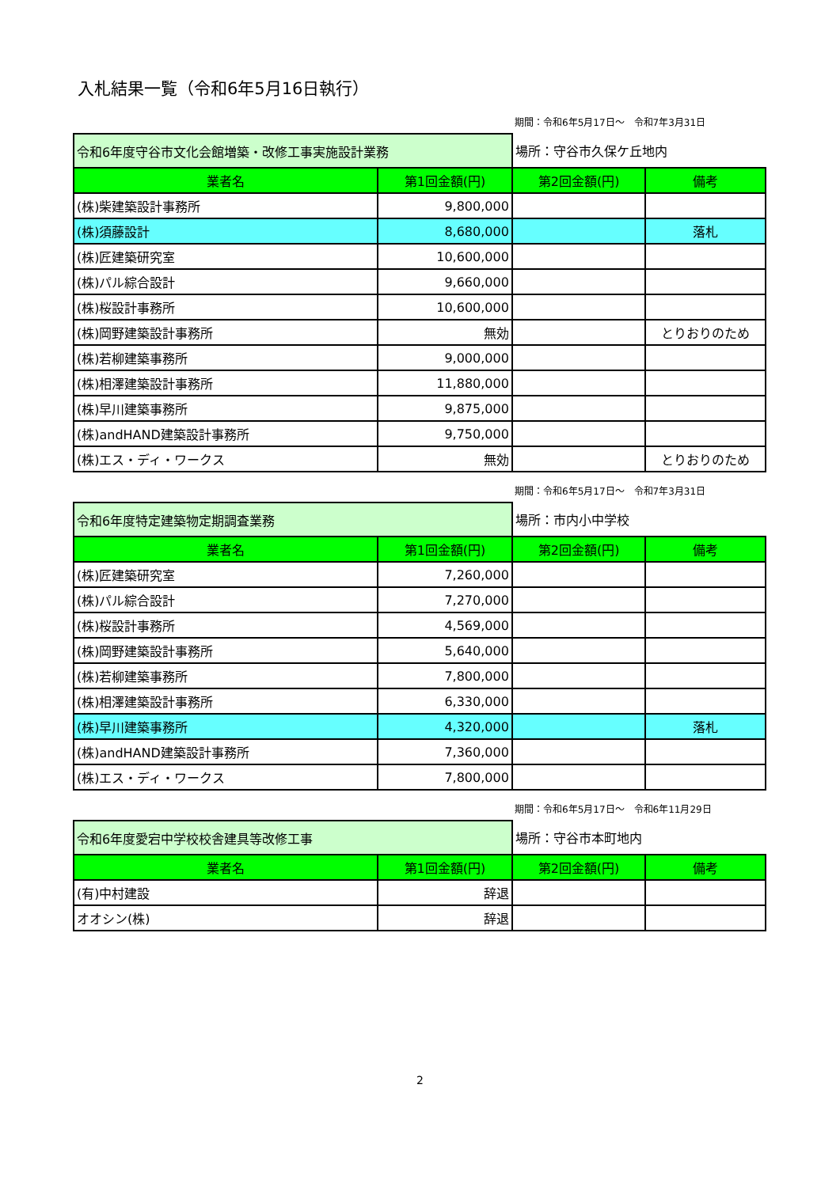入札結果一覧（令和6年5月16日執行）
期間：令和6年5月17日～　令和7年3月31日
| 令和6年度守谷市文化会館増築・改修工事実施設計業務 | | 場所：守谷市久保ケ丘地内 | |
| 業者名 | 第1回金額(円) | 第2回金額(円) | 備考 |
| (株)柴建築設計事務所 | 9,800,000 | | |
| (株)須藤設計 | 8,680,000 | | 落札 |
| (株)匠建築研究室 | 10,600,000 | | |
| (株)パル綜合設計 | 9,660,000 | | |
| (株)桜設計事務所 | 10,600,000 | | |
| (株)岡野建築設計事務所 | 無効 | | とりおりのため |
| (株)若柳建築事務所 | 9,000,000 | | |
| (株)相澤建築設計事務所 | 11,880,000 | | |
| (株)早川建築事務所 | 9,875,000 | | |
| (株)andHAND建築設計事務所 | 9,750,000 | | |
| (株)エス・ディ・ワークス | 無効 | | とりおりのため |
期間：令和6年5月17日～　令和7年3月31日
| 令和6年度特定建築物定期調査業務 | | 場所：市内小中学校 | |
| 業者名 | 第1回金額(円) | 第2回金額(円) | 備考 |
| (株)匠建築研究室 | 7,260,000 | | |
| (株)パル綜合設計 | 7,270,000 | | |
| (株)桜設計事務所 | 4,569,000 | | |
| (株)岡野建築設計事務所 | 5,640,000 | | |
| (株)若柳建築事務所 | 7,800,000 | | |
| (株)相澤建築設計事務所 | 6,330,000 | | |
| (株)早川建築事務所 | 4,320,000 | | 落札 |
| (株)andHAND建築設計事務所 | 7,360,000 | | |
| (株)エス・ディ・ワークス | 7,800,000 | | |
期間：令和6年5月17日～　令和6年11月29日
| 令和6年度愛宕中学校校舎建具等改修工事 | | 場所：守谷市本町地内 | |
| 業者名 | 第1回金額(円) | 第2回金額(円) | 備考 |
| (有)中村建設 | 辞退 | | |
| オオシン(株) | 辞退 | | |
2